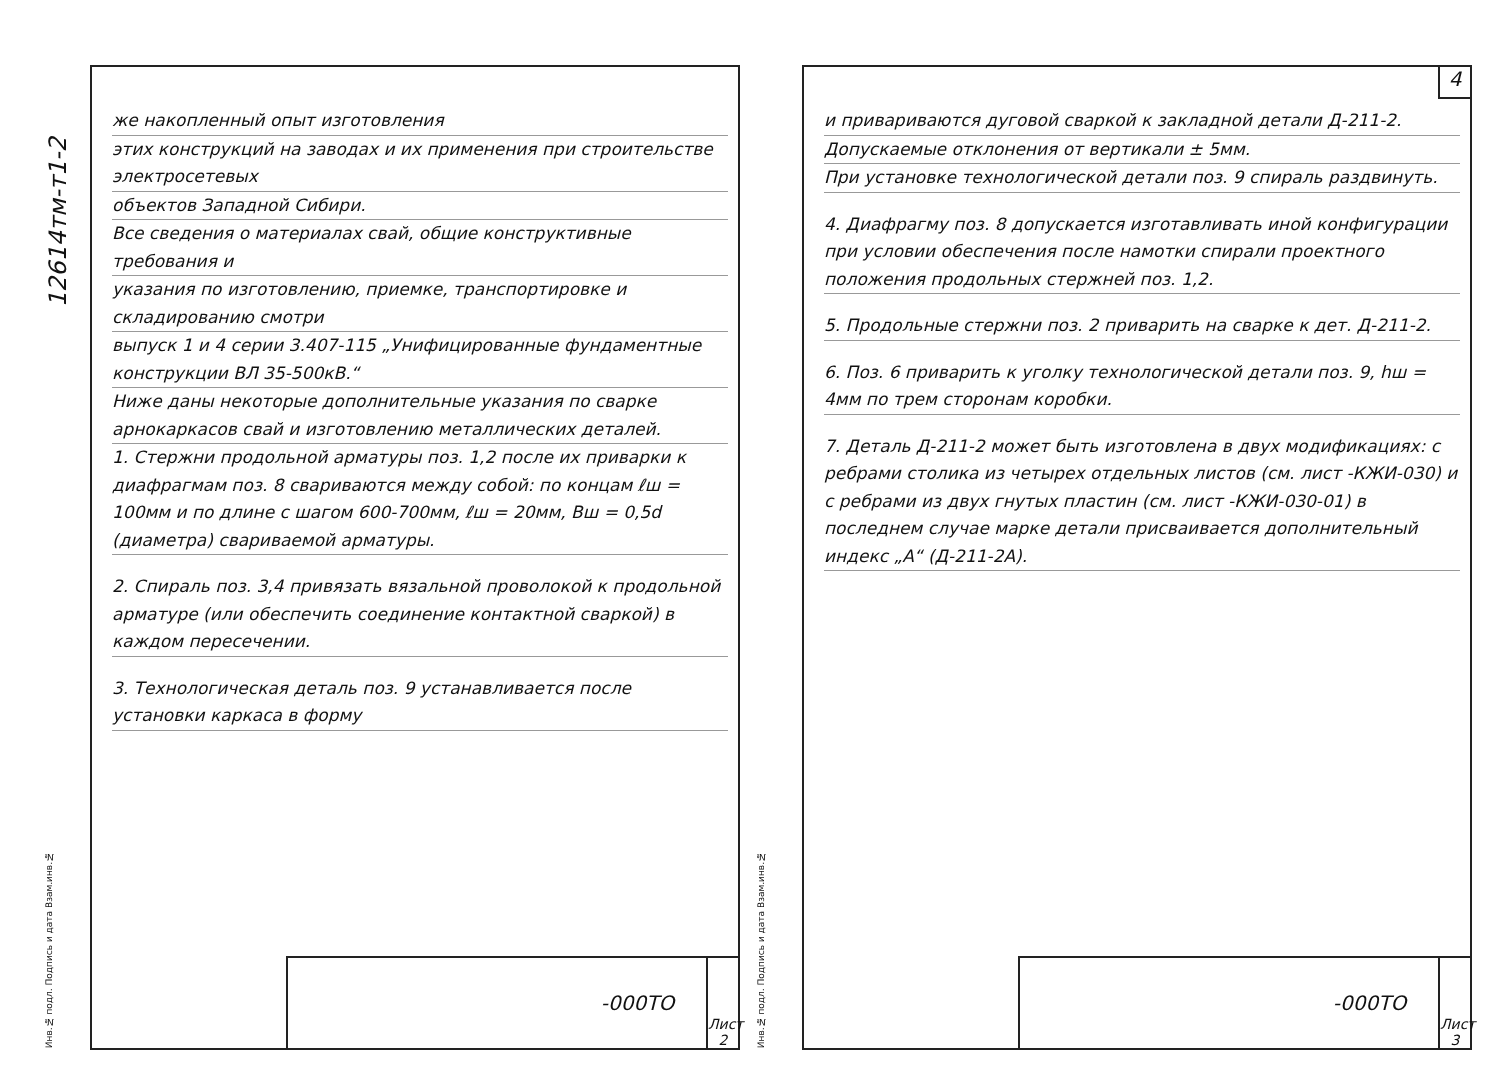12614тм-т1-2
же накопленный опыт изготовления
этих конструкций на заводах и их применения при строительстве электросетевых
объектов Западной Сибири.
Все сведения о материалах свай, общие конструктивные требования и
указания по изготовлению, приемке, транспортировке и складированию смотри
выпуск 1 и 4 серии 3.407-115 „Унифицированные фундаментные конструкции ВЛ 35-500кВ.“
Ниже даны некоторые дополнительные указания по сварке арнокаркасов свай и изготовлению металлических деталей.
1. Стержни продольной арматуры поз. 1,2 после их приварки к диафрагмам поз. 8 свариваются между собой: по концам ℓш = 100мм и по длине с шагом 600-700мм, ℓш = 20мм, Вш = 0,5d (диаметра) свариваемой арматуры.
2. Спираль поз. 3,4 привязать вязальной проволокой к продольной арматуре (или обеспечить соединение контактной сваркой) в каждом пересечении.
3. Технологическая деталь поз. 9 устанавливается после установки каркаса в форму
Инв.№ подл. Подпись и дата Взам.инв.№
-000ТО Лист
2
4
и привариваются дуговой сваркой к закладной детали Д-211-2.
Допускаемые отклонения от вертикали ± 5мм.
При установке технологической детали поз. 9 спираль раздвинуть.
4. Диафрагму поз. 8 допускается изготавливать иной конфигурации при условии обеспечения после намотки спирали проектного положения продольных стержней поз. 1,2.
5. Продольные стержни поз. 2 приварить на сварке к дет. Д-211-2.
6. Поз. 6 приварить к уголку технологической детали поз. 9, hш = 4мм по трем сторонам коробки.
7. Деталь Д-211-2 может быть изготовлена в двух модификациях: с ребрами столика из четырех отдельных листов (см. лист -КЖИ-030) и с ребрами из двух гнутых пластин (см. лист -КЖИ-030-01) в последнем случае марке детали присваивается дополнительный индекс „А“ (Д-211-2А).
Инв.№ подл. Подпись и дата Взам.инв.№
-000ТО Лист
3